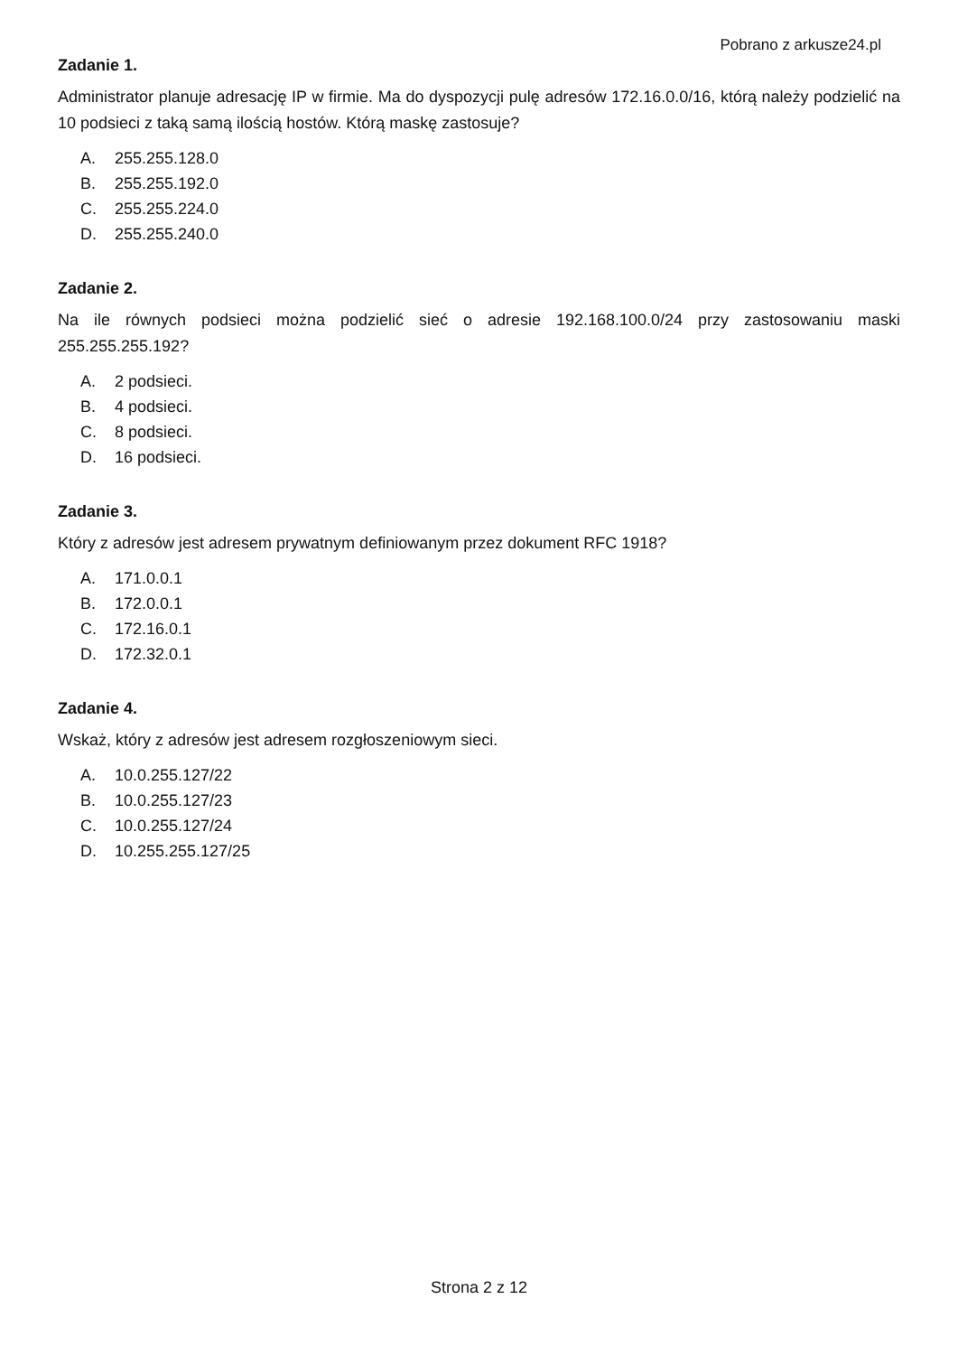Pobrano z arkusze24.pl
Zadanie 1.
Administrator planuje adresację IP w firmie. Ma do dyspozycji pulę adresów 172.16.0.0/16, którą należy podzielić na 10 podsieci z taką samą ilością hostów. Którą maskę zastosuje?
A. 255.255.128.0
B. 255.255.192.0
C. 255.255.224.0
D. 255.255.240.0
Zadanie 2.
Na ile równych podsieci można podzielić sieć o adresie 192.168.100.0/24 przy zastosowaniu maski 255.255.255.192?
A. 2 podsieci.
B. 4 podsieci.
C. 8 podsieci.
D. 16 podsieci.
Zadanie 3.
Który z adresów jest adresem prywatnym definiowanym przez dokument RFC 1918?
A. 171.0.0.1
B. 172.0.0.1
C. 172.16.0.1
D. 172.32.0.1
Zadanie 4.
Wskaż, który z adresów jest adresem rozgłoszeniowym sieci.
A. 10.0.255.127/22
B. 10.0.255.127/23
C. 10.0.255.127/24
D. 10.255.255.127/25
Strona 2 z 12